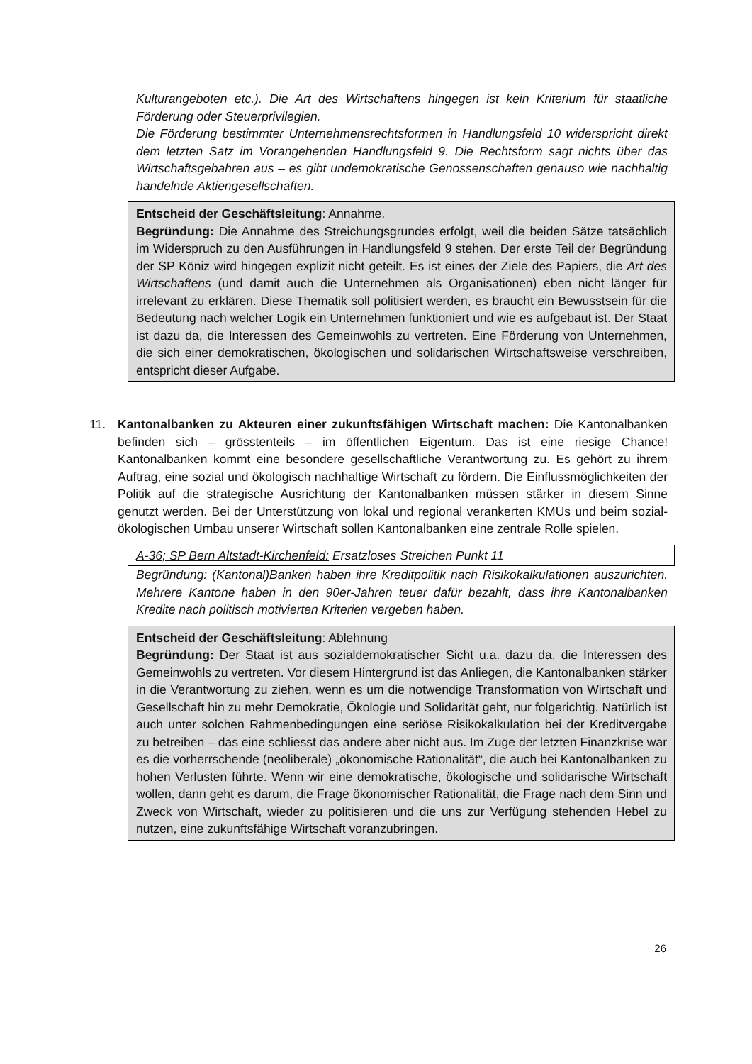Kulturangeboten etc.). Die Art des Wirtschaftens hingegen ist kein Kriterium für staatliche Förderung oder Steuerprivilegien.
Die Förderung bestimmter Unternehmensrechtsformen in Handlungsfeld 10 widerspricht direkt dem letzten Satz im Vorangehenden Handlungsfeld 9. Die Rechtsform sagt nichts über das Wirtschaftsgebahren aus – es gibt undemokratische Genossenschaften genauso wie nachhaltig handelnde Aktiengesellschaften.
Entscheid der Geschäftsleitung: Annahme.
Begründung: Die Annahme des Streichungsgrundes erfolgt, weil die beiden Sätze tatsächlich im Widerspruch zu den Ausführungen in Handlungsfeld 9 stehen. Der erste Teil der Begründung der SP Köniz wird hingegen explizit nicht geteilt. Es ist eines der Ziele des Papiers, die Art des Wirtschaftens (und damit auch die Unternehmen als Organisationen) eben nicht länger für irrelevant zu erklären. Diese Thematik soll politisiert werden, es braucht ein Bewusstsein für die Bedeutung nach welcher Logik ein Unternehmen funktioniert und wie es aufgebaut ist. Der Staat ist dazu da, die Interessen des Gemeinwohls zu vertreten. Eine Förderung von Unternehmen, die sich einer demokratischen, ökologischen und solidarischen Wirtschaftsweise verschreiben, entspricht dieser Aufgabe.
11. Kantonalbanken zu Akteuren einer zukunftsfähigen Wirtschaft machen: Die Kantonalbanken befinden sich – grösstenteils – im öffentlichen Eigentum. Das ist eine riesige Chance! Kantonalbanken kommt eine besondere gesellschaftliche Verantwortung zu. Es gehört zu ihrem Auftrag, eine sozial und ökologisch nachhaltige Wirtschaft zu fördern. Die Einflussmöglichkeiten der Politik auf die strategische Ausrichtung der Kantonalbanken müssen stärker in diesem Sinne genutzt werden. Bei der Unterstützung von lokal und regional verankerten KMUs und beim sozial-ökologischen Umbau unserer Wirtschaft sollen Kantonalbanken eine zentrale Rolle spielen.
A-36; SP Bern Altstadt-Kirchenfeld: Ersatzloses Streichen Punkt 11
Begründung: (Kantonal)Banken haben ihre Kreditpolitik nach Risikokalkulationen auszurichten. Mehrere Kantone haben in den 90er-Jahren teuer dafür bezahlt, dass ihre Kantonalbanken Kredite nach politisch motivierten Kriterien vergeben haben.
Entscheid der Geschäftsleitung: Ablehnung
Begründung: Der Staat ist aus sozialdemokratischer Sicht u.a. dazu da, die Interessen des Gemeinwohls zu vertreten. Vor diesem Hintergrund ist das Anliegen, die Kantonalbanken stärker in die Verantwortung zu ziehen, wenn es um die notwendige Transformation von Wirtschaft und Gesellschaft hin zu mehr Demokratie, Ökologie und Solidarität geht, nur folgerichtig. Natürlich ist auch unter solchen Rahmenbedingungen eine seriöse Risikokalkulation bei der Kreditvergabe zu betreiben – das eine schliesst das andere aber nicht aus. Im Zuge der letzten Finanzkrise war es die vorherrschende (neoliberale) „ökonomische Rationalität“, die auch bei Kantonalbanken zu hohen Verlusten führte. Wenn wir eine demokratische, ökologische und solidarische Wirtschaft wollen, dann geht es darum, die Frage ökonomischer Rationalität, die Frage nach dem Sinn und Zweck von Wirtschaft, wieder zu politisieren und die uns zur Verfügung stehenden Hebel zu nutzen, eine zukunftsfähige Wirtschaft voranzubringen.
26